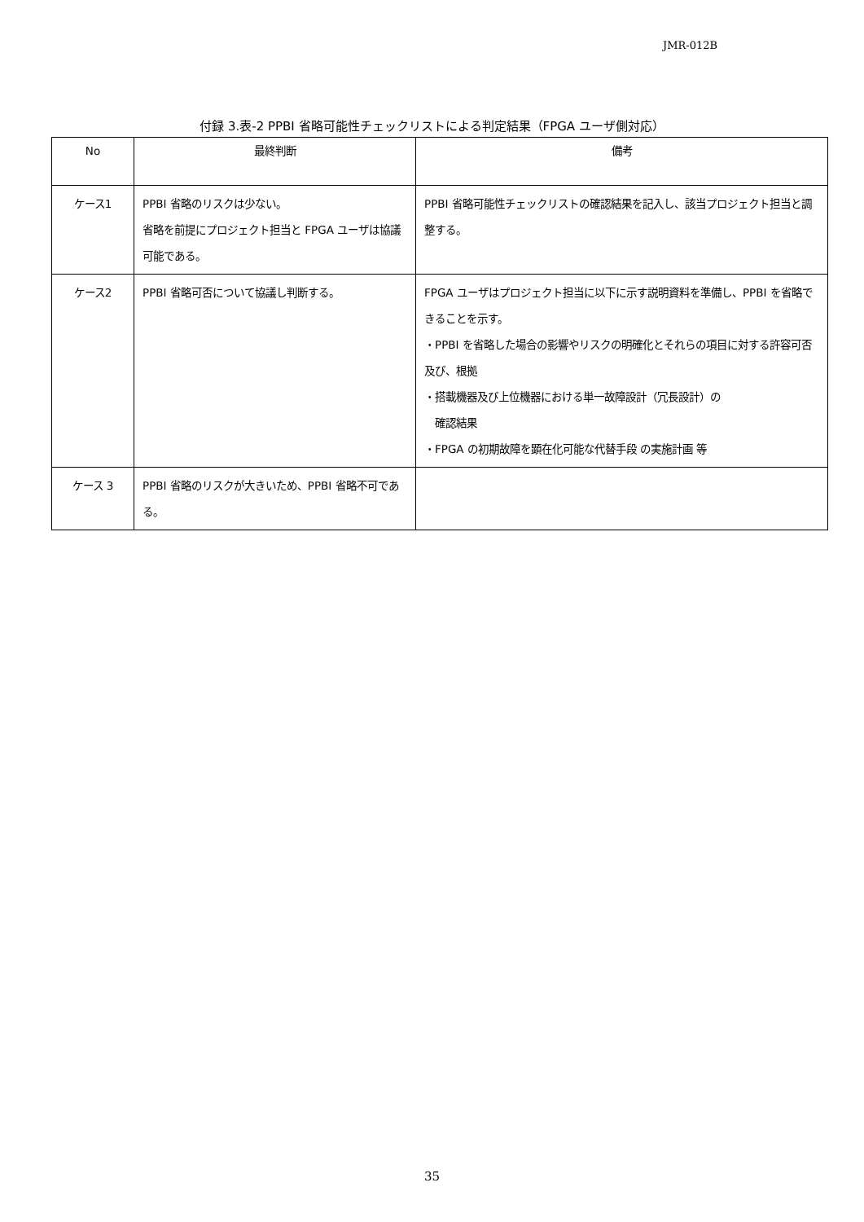JMR-012B
付録 3.表-2 PPBI 省略可能性チェックリストによる判定結果（FPGA ユーザ側対応）
| No | 最終判断 | 備考 |
| --- | --- | --- |
| ケース1 | PPBI 省略のリスクは少ない。 省略を前提にプロジェクト担当と FPGA ユーザは協議可能である。 | PPBI 省略可能性チェックリストの確認結果を記入し、該当プロジェクト担当と調整する。 |
| ケース2 | PPBI 省略可否について協議し判断する。 | FPGA ユーザはプロジェクト担当に以下に示す説明資料を準備し、PPBI を省略できることを示す。 ・PPBI を省略した場合の影響やリスクの明確化とそれらの項目に対する許容可否及び、根拠 ・搭載機器及び上位機器における単一故障設計（冗長設計）の 確認結果 ・FPGA の初期故障を顕在化可能な代替手段 の実施計画 等 |
| ケース 3 | PPBI 省略のリスクが大きいため、PPBI 省略不可である。 | |
35